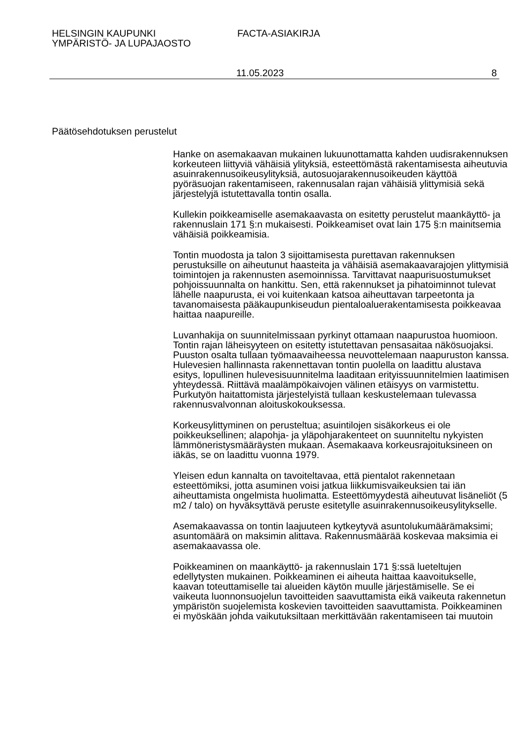HELSINGIN KAUPUNKI
YMPÄRISTÖ- JA LUPAJAOSTO
FACTA-ASIAKIRJA
11.05.2023 8
Päätösehdotuksen perustelut
Hanke on asemakaavan mukainen lukuunottamatta kahden uudisrakennuksen korkeuteen liittyviä vähäisiä ylityksiä, esteettömästä rakentamisesta aiheutuvia asuinrakennusoikeusylityksiä, autosuojarakennusoikeuden käyttöä pyöräsuojan rakentamiseen, rakennusalan rajan vähäisiä ylittymisiä sekä järjestelyjä istutettavalla tontin osalla.
Kullekin poikkeamiselle asemakaavasta on esitetty perustelut maankäyttö- ja rakennuslain 171 §:n mukaisesti. Poikkeamiset ovat lain 175 §:n mainitsemia vähäisiä poikkeamisia.
Tontin muodosta ja talon 3 sijoittamisesta purettavan rakennuksen perustuksille on aiheutunut haasteita ja vähäisiä asemakaavarajojen ylittymisiä toimintojen ja rakennusten asemoinnissa. Tarvittavat naapurisuostumukset pohjoissuunnalta on hankittu. Sen, että rakennukset ja pihatoiminnot tulevat lähelle naapurusta, ei voi kuitenkaan katsoa aiheuttavan tarpeetonta ja tavanomaisesta pääkaupunkiseudun pientaloaluerakentamisesta poikkeavaa haittaa naapureille.
Luvanhakija on suunnitelmissaan pyrkinyt ottamaan naapurustoa huomioon. Tontin rajan läheisyyteen on esitetty istutettavan pensasaitaa näkösuojaksi. Puuston osalta tullaan työmaavaiheessa neuvottelemaan naapuruston kanssa. Hulevesien hallinnasta rakennettavan tontin puolella on laadittu alustava esitys, lopullinen hulevesisuunnitelma laaditaan erityissuunnitelmien laatimisen yhteydessä. Riittävä maalämpökaivojen välinen etäisyys on varmistettu. Purkutyön haitattomista järjestelyistä tullaan keskustelemaan tulevassa rakennusvalvonnan aloituskokouksessa.
Korkeusylittyminen on perusteltua; asuintilojen sisäkorkeus ei ole poikkeuksellinen; alapohja- ja yläpohjarakenteet on suunniteltu nykyisten lämmöneristysmääräysten mukaan. Asemakaava korkeusrajoituksineen on iäkäs, se on laadittu vuonna 1979.
Yleisen edun kannalta on tavoiteltavaa, että pientalot rakennetaan esteettömiksi, jotta asuminen voisi jatkua liikkumisvaikeuksien tai iän aiheuttamista ongelmista huolimatta. Esteettömyydestä aiheutuvat lisäneliöt (5 m2 / talo) on hyväksyttävä peruste esitetylle asuinrakennusoikeusylitykselle.
Asemakaavassa on tontin laajuuteen kytkeytyvä asuntolukumäärämaksimi; asuntomäärä on maksimin alittava. Rakennusmäärää koskevaa maksimia ei asemakaavassa ole.
Poikkeaminen on maankäyttö- ja rakennuslain 171 §:ssä lueteltujen edellytysten mukainen. Poikkeaminen ei aiheuta haittaa kaavoitukselle, kaavan toteuttamiselle tai alueiden käytön muulle järjestämiselle. Se ei vaikeuta luonnonsuojelun tavoitteiden saavuttamista eikä vaikeuta rakennetun ympäristön suojelemista koskevien tavoitteiden saavuttamista. Poikkeaminen ei myöskään johda vaikutuksiltaan merkittävään rakentamiseen tai muutoin